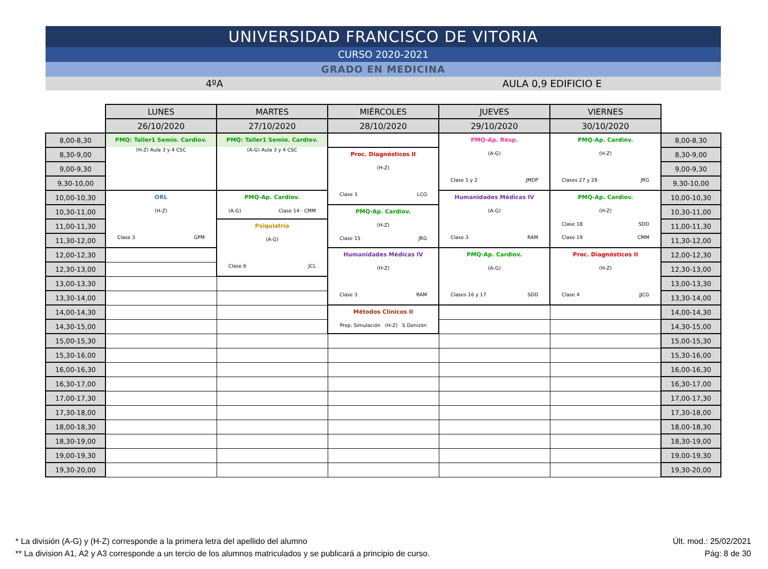UNIVERSIDAD FRANCISCO DE VITORIA
CURSO 2020-2021
GRADO EN MEDICINA
4ºA AULA 0,9 EDIFICIO E
| | LUNES | MARTES | MIÉRCOLES | JUEVES | VIERNES | |
| | 26/10/2020 | 27/10/2020 | 28/10/2020 | 29/10/2020 | 30/10/2020 | |
| 8,00-8,30 | PMQ: Taller1 Semio. Cardiov. (H-Z) Aula 3 y 4 CSC | PMQ: Taller1 Semio. Cardiov. (A-G) Aula 3 y 4 CSC | | PMQ-Ap. Resp. (A-G) Clase 1 y 2 JMDP | PMQ-Ap. Cardiov. (H-Z) Clases 27 y 28 JRG | 8,00-8,30 |
| 8,30-9,00 | | | Proc. Diagnósticos II (H-Z) Clase 3 LCO | | | 8,30-9,00 |
| 9,00-9,30 | | | | | | 9,00-9,30 |
| 9,30-10,00 | | | | | | 9,30-10,00 |
| 10,00-10,30 | ORL (H-Z) Clase 3 GPM | PMQ-Ap. Cardiov. (A-G) Clase 14 · CMM | | Humanidades Médicas IV (A-G) Clase 3 RAM | PMQ-Ap. Cardiov. (H-Z) Clase 18 SDD Clase 19 CMM | 10,00-10,30 |
| 10,30-11,00 | | | PMQ-Ap. Cardiov. (H-Z) Clase 15 JRG | | | 10,30-11,00 |
| 11,00-11,30 | | Psiquiatría (A-G) Clase 6 JCL | | | | 11,00-11,30 |
| 11,30-12,00 | | | | | | 11,30-12,00 |
| 12,00-12,30 | | | Humanidades Médicas IV (H-Z) Clase 3 RAM | PMQ-Ap. Cardiov. (A-G) Clases 16 y 17 SDD | Proc. Diagnósticos II (H-Z) Clase 4 JJCG | 12,00-12,30 |
| 12,30-13,00 | | | | | | 12,30-13,00 |
| 13,00-13,30 | | | | | | 13,00-13,30 |
| 13,30-14,00 | | | | | | 13,30-14,00 |
| 14,00-14,30 | | | Métodos Clínicos II Prep. Simulación (H-Z) S Denizón | | | 14,00-14,30 |
| 14,30-15,00 | | | | | | 14,30-15,00 |
| 15,00-15,30 | | | | | | 15,00-15,30 |
| 15,30-16,00 | | | | | | 15,30-16,00 |
| 16,00-16,30 | | | | | | 16,00-16,30 |
| 16,30-17,00 | | | | | | 16,30-17,00 |
| 17,00-17,30 | | | | | | 17,00-17,30 |
| 17,30-18,00 | | | | | | 17,30-18,00 |
| 18,00-18,30 | | | | | | 18,00-18,30 |
| 18,30-19,00 | | | | | | 18,30-19,00 |
| 19,00-19,30 | | | | | | 19,00-19,30 |
| 19,30-20,00 | | | | | | 19,30-20,00 |
* La división (A-G) y (H-Z) corresponde a la primera letra del apellido del alumno Últ. mod.: 25/02/2021
** La division A1, A2 y A3 corresponde a un tercio de los alumnos matriculados y se publicará a principio de curso. Pág: 8 de 30